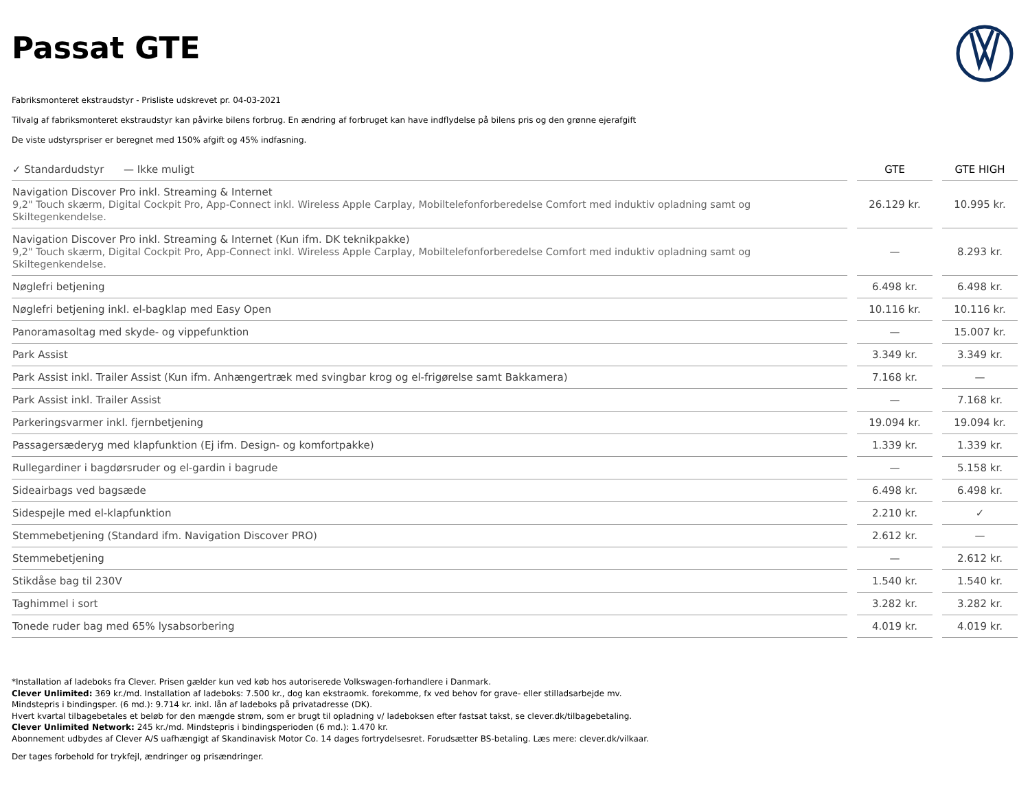Passat GTE
Fabriksmonteret ekstraudstyr - Prisliste udskrevet pr. 04-03-2021
Tilvalg af fabriksmonteret ekstraudstyr kan påvirke bilens forbrug. En ændring af forbruget kan have indflydelse på bilens pris og den grønne ejerafgift
De viste udstyrspriser er beregnet med 150% afgift og 45% indfasning.
| ✓ Standardudstyr — Ikke muligt | | GTE | | GTE HIGH |
| Navigation Discover Pro inkl. Streaming & Internet 9,2" Touch skærm, Digital Cockpit Pro, App-Connect inkl. Wireless Apple Carplay, Mobiltelefonforberedelse Comfort med induktiv opladning samt og Skiltegenkendelse. | | 26.129 kr. | | 10.995 kr. |
| Navigation Discover Pro inkl. Streaming & Internet (Kun ifm. DK teknikpakke) 9,2" Touch skærm, Digital Cockpit Pro, App-Connect inkl. Wireless Apple Carplay, Mobiltelefonforberedelse Comfort med induktiv opladning samt og Skiltegenkendelse. | | — | | 8.293 kr. |
| Nøglefri betjening | | 6.498 kr. | | 6.498 kr. |
| Nøglefri betjening inkl. el-bagklap med Easy Open | | 10.116 kr. | | 10.116 kr. |
| Panoramasoltag med skyde- og vippefunktion | | — | | 15.007 kr. |
| Park Assist | | 3.349 kr. | | 3.349 kr. |
| Park Assist inkl. Trailer Assist (Kun ifm. Anhængertræk med svingbar krog og el-frigørelse samt Bakkamera) | | 7.168 kr. | | — |
| Park Assist inkl. Trailer Assist | | — | | 7.168 kr. |
| Parkeringsvarmer inkl. fjernbetjening | | 19.094 kr. | | 19.094 kr. |
| Passagersæderyg med klapfunktion (Ej ifm. Design- og komfortpakke) | | 1.339 kr. | | 1.339 kr. |
| Rullegardiner i bagdørsruder og el-gardin i bagrude | | — | | 5.158 kr. |
| Sideairbags ved bagsæde | | 6.498 kr. | | 6.498 kr. |
| Sidespejle med el-klapfunktion | | 2.210 kr. | | ✓ |
| Stemmebetjening (Standard ifm. Navigation Discover PRO) | | 2.612 kr. | | — |
| Stemmebetjening | | — | | 2.612 kr. |
| Stikdåse bag til 230V | | 1.540 kr. | | 1.540 kr. |
| Taghimmel i sort | | 3.282 kr. | | 3.282 kr. |
| Tonede ruder bag med 65% lysabsorbering | | 4.019 kr. | | 4.019 kr. |
*Installation af ladeboks fra Clever. Prisen gælder kun ved køb hos autoriserede Volkswagen-forhandlere i Danmark.
Clever Unlimited: 369 kr./md. Installation af ladeboks: 7.500 kr., dog kan ekstraomk. forekomme, fx ved behov for grave- eller stilladsarbejde mv.
Mindstepris i bindingsper. (6 md.): 9.714 kr. inkl. lån af ladeboks på privatadresse (DK).
Hvert kvartal tilbagebetales et beløb for den mængde strøm, som er brugt til opladning v/ ladeboksen efter fastsat takst, se clever.dk/tilbagebetaling.
Clever Unlimited Network: 245 kr./md. Mindstepris i bindingsperioden (6 md.): 1.470 kr.
Abonnement udbydes af Clever A/S uafhængigt af Skandinavisk Motor Co. 14 dages fortrydelsesret. Forudsætter BS-betaling. Læs mere: clever.dk/vilkaar.
Der tages forbehold for trykfejl, ændringer og prisændringer.